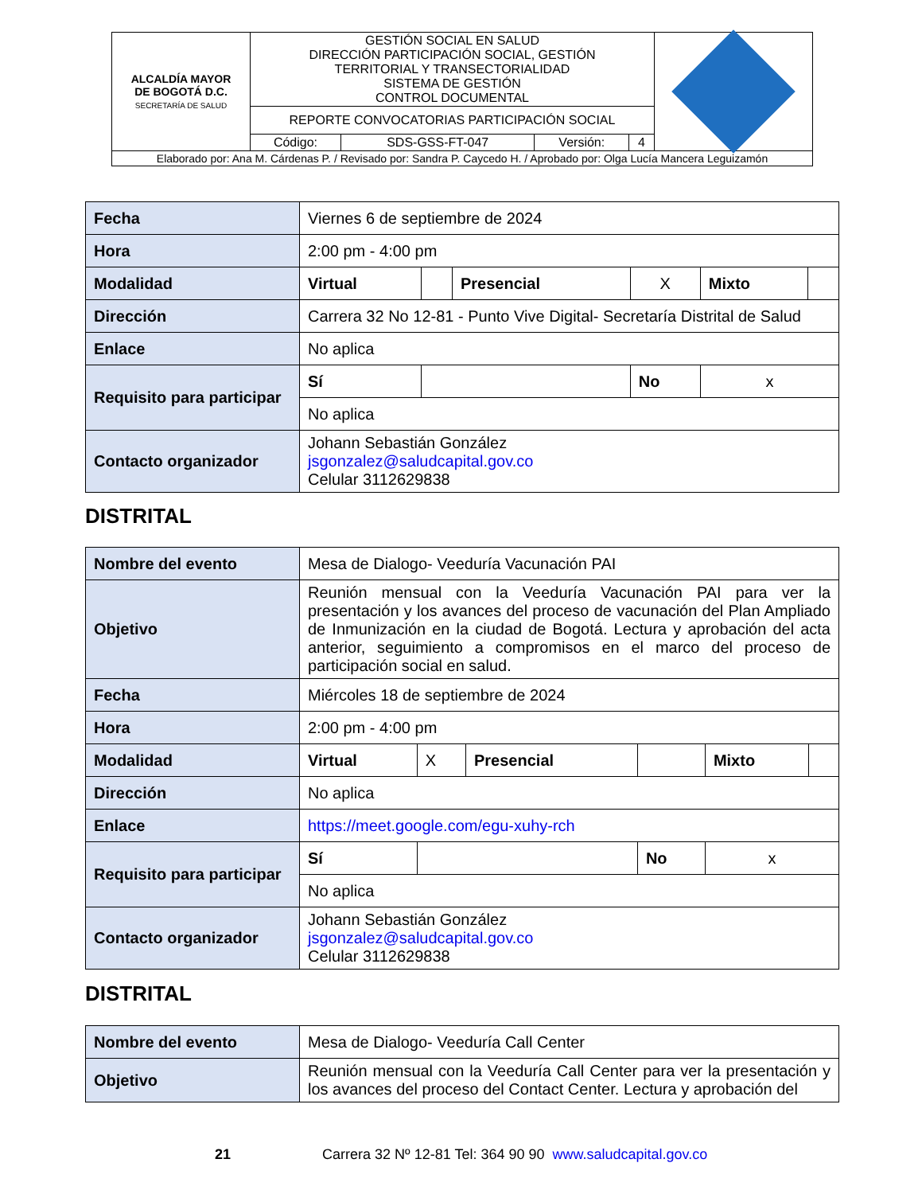| ALCALDÍA MAYOR DE BOGOTÁ D.C. SECRETARÍA DE SALUD | GESTIÓN SOCIAL EN SALUD DIRECCIÓN PARTICIPACIÓN SOCIAL, GESTIÓN TERRITORIAL Y TRANSECTORIALIDAD SISTEMA DE GESTIÓN CONTROL DOCUMENTAL | | | | |
| | REPORTE CONVOCATORIAS PARTICIPACIÓN SOCIAL | | | | |
| | Código: | SDS-GSS-FT-047 | Versión: | 4 | |
| Elaborado por: Ana M. Cárdenas P. / Revisado por: Sandra P. Caycedo H. / Aprobado por: Olga Lucía Mancera Leguizamón | | | | | |
| Fecha | Viernes 6 de septiembre de 2024 | | | | | |
| Hora | 2:00 pm - 4:00 pm | | | | | |
| Modalidad | Virtual | | Presencial | X | Mixto | |
| Dirección | Carrera 32 No 12-81 - Punto Vive Digital- Secretaría Distrital de Salud | | | | | |
| Enlace | No aplica | | | | | |
| Requisito para participar | Sí | | | No | x | |
| | No aplica | | | | | |
| Contacto organizador | Johann Sebastián González jsgonzalez@saludcapital.gov.co Celular 3112629838 | | | | | |
DISTRITAL
| Nombre del evento | Mesa de Dialogo- Veeduría Vacunación PAI | | | | | |
| Objetivo | Reunión mensual con la Veeduría Vacunación PAI para ver la presentación y los avances del proceso de vacunación del Plan Ampliado de Inmunización en la ciudad de Bogotá. Lectura y aprobación del acta anterior, seguimiento a compromisos en el marco del proceso de participación social en salud. | | | | | |
| Fecha | Miércoles 18 de septiembre de 2024 | | | | | |
| Hora | 2:00 pm - 4:00 pm | | | | | |
| Modalidad | Virtual | X | Presencial | | Mixto | |
| Dirección | No aplica | | | | | |
| Enlace | https://meet.google.com/egu-xuhy-rch | | | | | |
| Requisito para participar | Sí | | | No | x | |
| | No aplica | | | | | |
| Contacto organizador | Johann Sebastián González jsgonzalez@saludcapital.gov.co Celular 3112629838 | | | | | |
DISTRITAL
| Nombre del evento | Mesa de Dialogo- Veeduría Call Center |
| Objetivo | Reunión mensual con la Veeduría Call Center para ver la presentación y los avances del proceso del Contact Center. Lectura y aprobación del |
21 Carrera 32 Nº 12-81 Tel: 364 90 90 www.saludcapital.gov.co